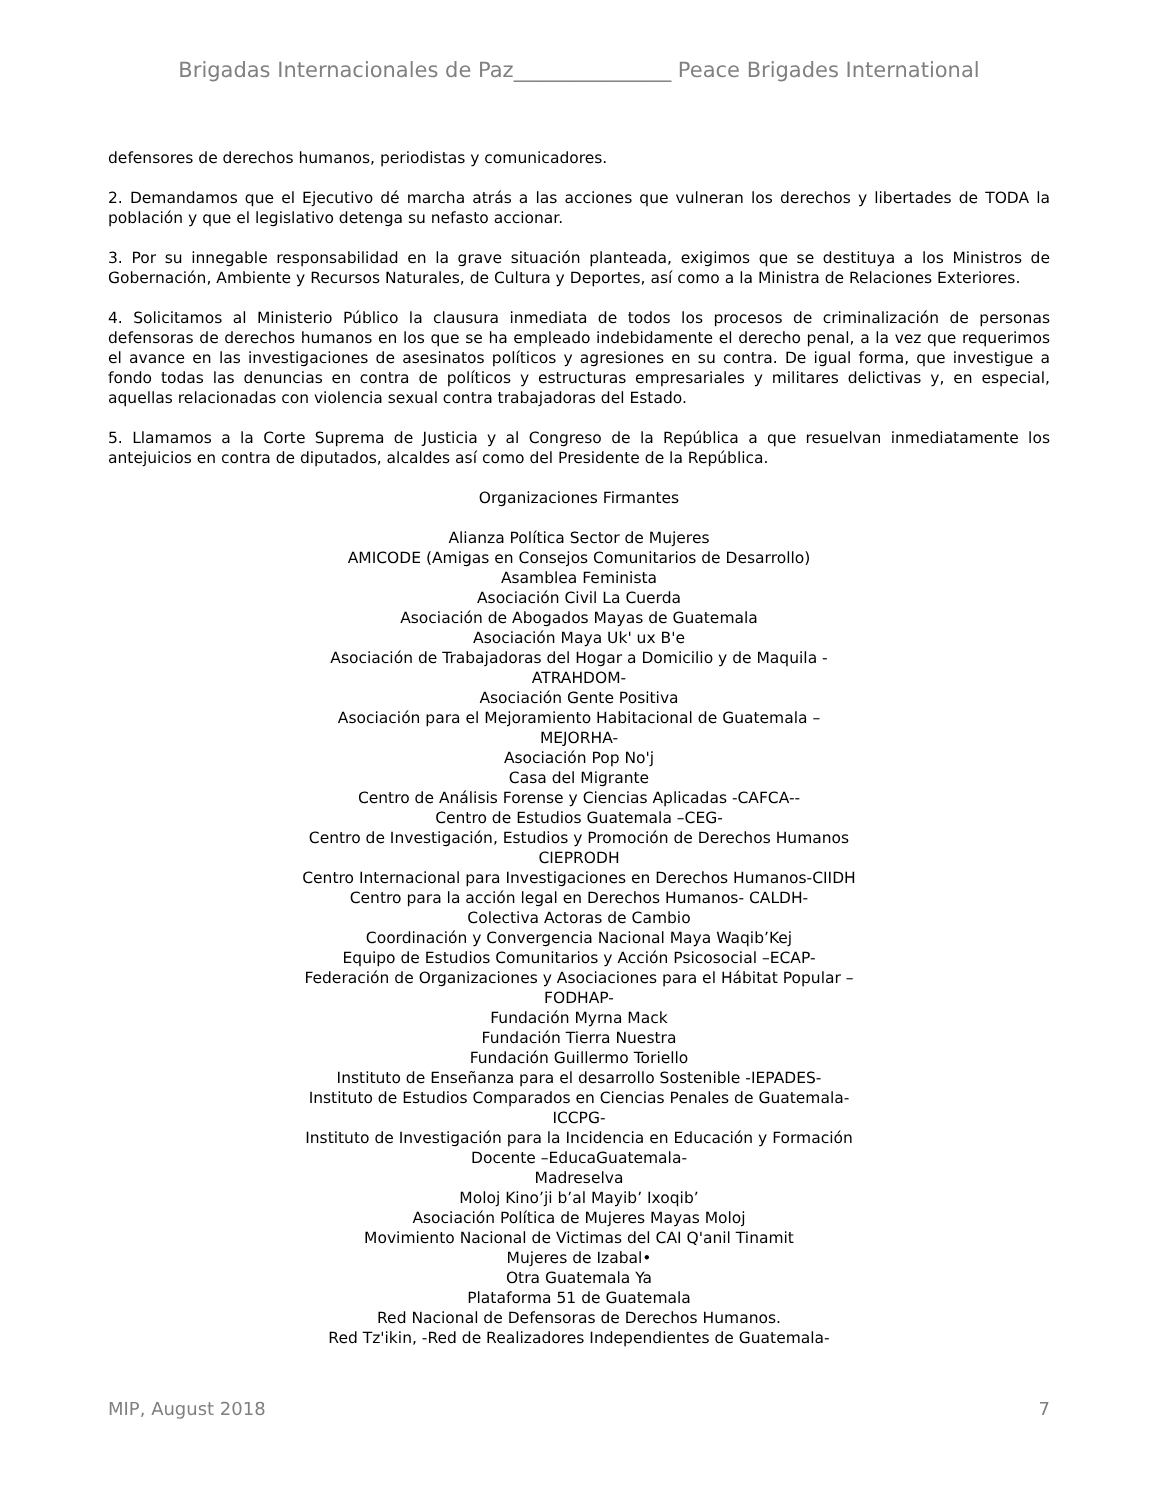Brigadas Internacionales de Paz_______________ Peace Brigades International
defensores de derechos humanos, periodistas y comunicadores.
2. Demandamos que el Ejecutivo dé marcha atrás a las acciones que vulneran los derechos y libertades de TODA la población y que el legislativo detenga su nefasto accionar.
3. Por su innegable responsabilidad en la grave situación planteada, exigimos que se destituya a los Ministros de Gobernación, Ambiente y Recursos Naturales, de Cultura y Deportes, así como a la Ministra de Relaciones Exteriores.
4. Solicitamos al Ministerio Público la clausura inmediata de todos los procesos de criminalización de personas defensoras de derechos humanos en los que se ha empleado indebidamente el derecho penal, a la vez que requerimos el avance en las investigaciones de asesinatos políticos y agresiones en su contra. De igual forma, que investigue a fondo todas las denuncias en contra de políticos y estructuras empresariales y militares delictivas y, en especial, aquellas relacionadas con violencia sexual contra trabajadoras del Estado.
5. Llamamos a la Corte Suprema de Justicia y al Congreso de la República a que resuelvan inmediatamente los antejuicios en contra de diputados, alcaldes así como del Presidente de la República.
Organizaciones Firmantes
Alianza Política Sector de Mujeres
AMICODE (Amigas en Consejos Comunitarios de Desarrollo)
Asamblea Feminista
Asociación Civil La Cuerda
Asociación de Abogados Mayas de Guatemala
Asociación Maya Uk' ux B'e
Asociación de Trabajadoras del Hogar a Domicilio y de Maquila -
ATRAHDOM-
Asociación Gente Positiva
Asociación para el Mejoramiento Habitacional de Guatemala –
MEJORHA-
Asociación Pop No'j
Casa del Migrante
Centro de Análisis Forense y Ciencias Aplicadas -CAFCA--
Centro de Estudios Guatemala –CEG-
Centro de Investigación, Estudios y Promoción de Derechos Humanos
CIEPRODH
Centro Internacional para Investigaciones en Derechos Humanos-CIIDH
Centro para la acción legal en Derechos Humanos- CALDH-
Colectiva Actoras de Cambio
Coordinación y Convergencia Nacional Maya Waqib’Kej
Equipo de Estudios Comunitarios y Acción Psicosocial –ECAP-
Federación de Organizaciones y Asociaciones para el Hábitat Popular –
FODHAP-
Fundación Myrna Mack
Fundación Tierra Nuestra
Fundación Guillermo Toriello
Instituto de Enseñanza para el desarrollo Sostenible -IEPADES-
Instituto de Estudios Comparados en Ciencias Penales de Guatemala-
ICCPG-
Instituto de Investigación para la Incidencia en Educación y Formación
Docente –EducaGuatemala-
Madreselva
Moloj Kino’ji b’al Mayib’ Ixoqib’
Asociación Política de Mujeres Mayas Moloj
Movimiento Nacional de Victimas del CAI Q'anil Tinamit
Mujeres de Izabal•
Otra Guatemala Ya
Plataforma 51 de Guatemala
Red Nacional de Defensoras de Derechos Humanos.
Red Tz'ikin, -Red de Realizadores Independientes de Guatemala-
MIP, August 2018 7